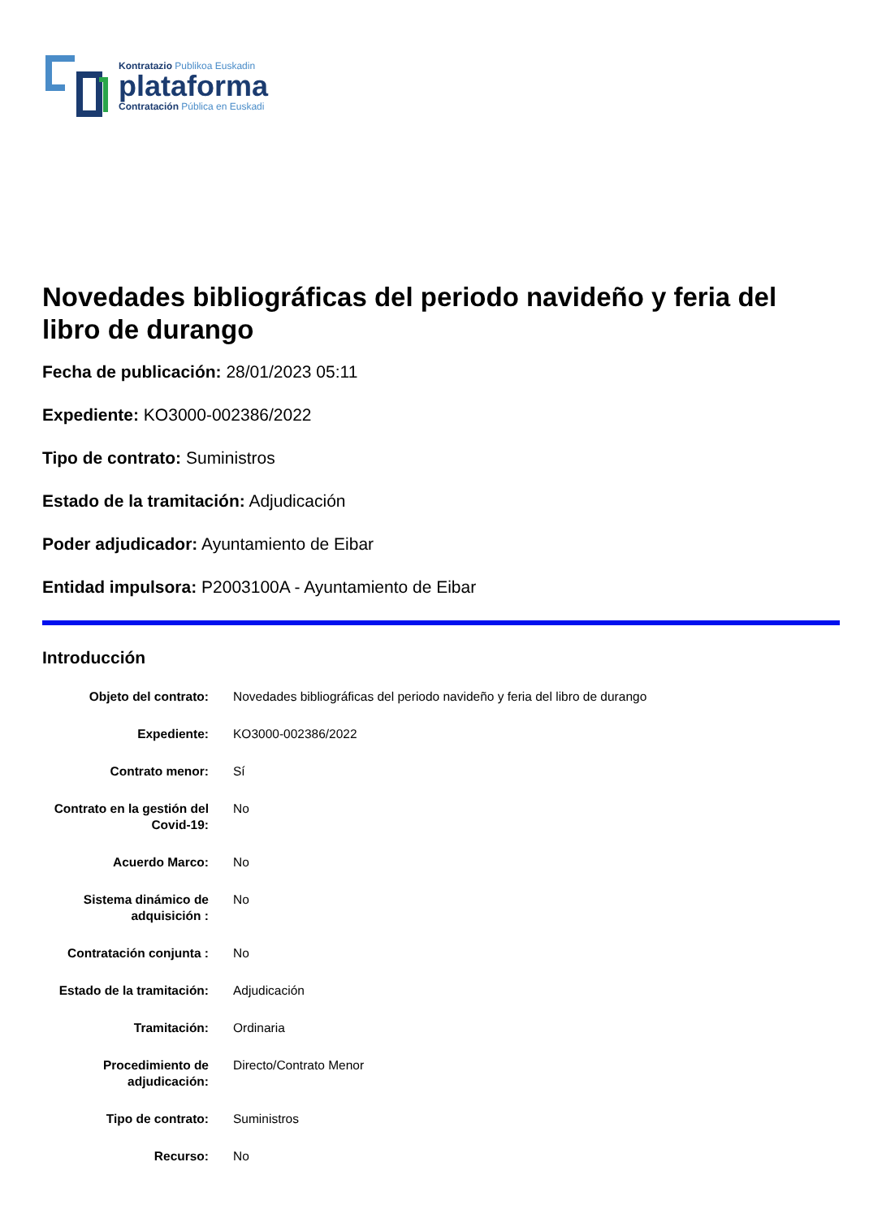Kontratazio Publikoa Euskadin
plataforma
Contratación Pública en Euskadi
Novedades bibliográficas del periodo navideño y feria del libro de durango
Fecha de publicación: 28/01/2023 05:11
Expediente: KO3000-002386/2022
Tipo de contrato: Suministros
Estado de la tramitación: Adjudicación
Poder adjudicador: Ayuntamiento de Eibar
Entidad impulsora: P2003100A - Ayuntamiento de Eibar
Introducción
| Objeto del contrato: | Novedades bibliográficas del periodo navideño y feria del libro de durango |
| Expediente: | KO3000-002386/2022 |
| Contrato menor: | Sí |
| Contrato en la gestión del Covid-19: | No |
| Acuerdo Marco: | No |
| Sistema dinámico de adquisición : | No |
| Contratación conjunta : | No |
| Estado de la tramitación: | Adjudicación |
| Tramitación: | Ordinaria |
| Procedimiento de adjudicación: | Directo/Contrato Menor |
| Tipo de contrato: | Suministros |
| Recurso: | No |